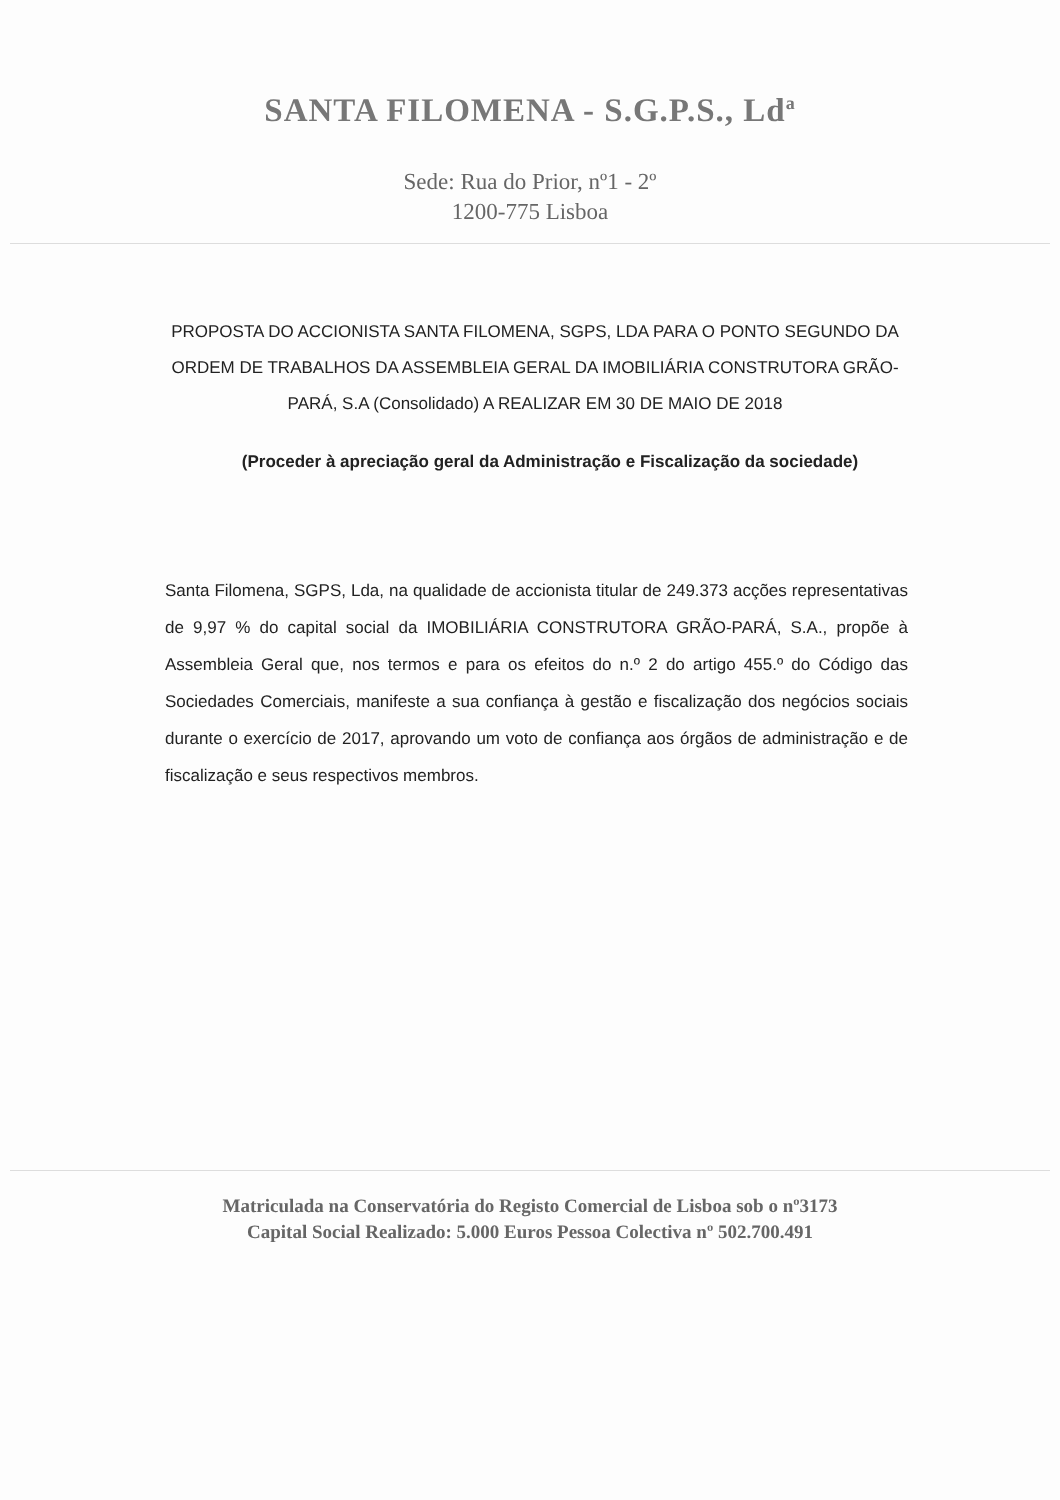SANTA FILOMENA - S.G.P.S., Ld<sup>a</sup>
Sede: Rua do Prior, nº1 - 2º
1200-775 Lisboa
PROPOSTA DO ACCIONISTA SANTA FILOMENA, SGPS, LDA PARA O PONTO SEGUNDO DA ORDEM DE TRABALHOS DA ASSEMBLEIA GERAL DA IMOBILIÁRIA CONSTRUTORA GRÃO-PARÁ, S.A (Consolidado) A REALIZAR EM 30 DE MAIO DE 2018
(Proceder à apreciação geral da Administração e Fiscalização da sociedade)
Santa Filomena, SGPS, Lda, na qualidade de accionista titular de 249.373 acções representativas de 9,97 % do capital social da IMOBILIÁRIA CONSTRUTORA GRÃO-PARÁ, S.A., propõe à Assembleia Geral que, nos termos e para os efeitos do n.º 2 do artigo 455.º do Código das Sociedades Comerciais, manifeste a sua confiança à gestão e fiscalização dos negócios sociais durante o exercício de 2017, aprovando um voto de confiança aos órgãos de administração e de fiscalização e seus respectivos membros.
Matriculada na Conservatória do Registo Comercial de Lisboa sob o nº3173
Capital Social Realizado: 5.000 Euros Pessoa Colectiva nº 502.700.491